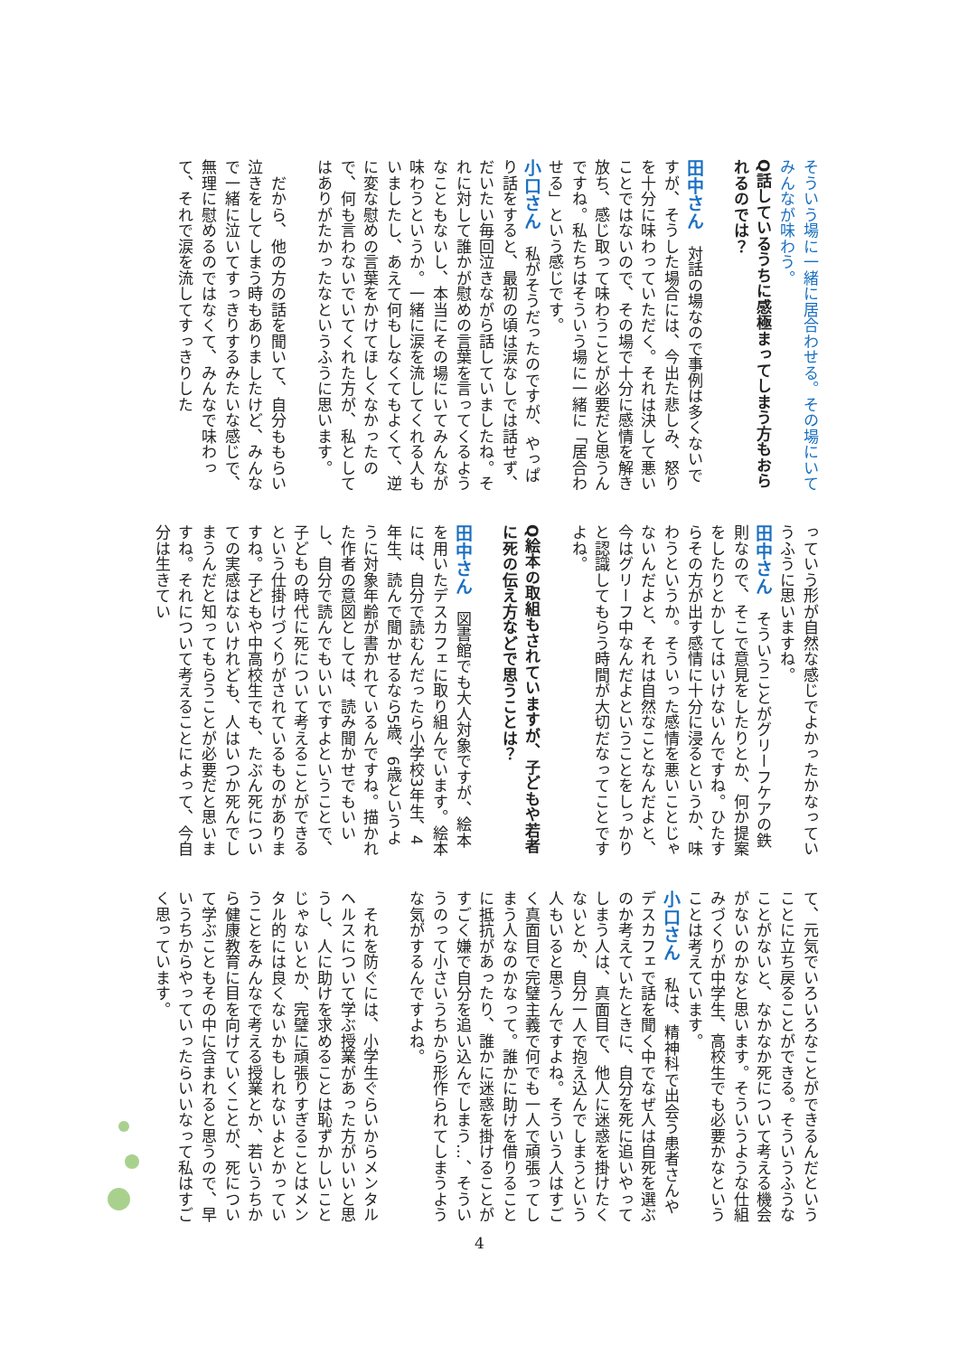そういう場に一緒に居合わせる。その場にいてみんなが味わう。
Q話しているうちに感極まってしまう方もおられるのでは？
田中さん　対話の場なので事例は多くないですが、そうした場合には、今出た悲しみ、怒りを十分に味わっていただく。それは決して悪いことではないので、その場で十分に感情を解き放ち、感じ取って味わうことが必要だと思うんですね。私たちはそういう場に一緒に「居合わせる」という感じです。
小口さん　私がそうだったのですが、やっぱり話をすると、最初の頃は涙なしでは話せず、だいたい毎回泣きながら話していましたね。それに対して誰かが慰めの言葉を言ってくるようなこともないし、本当にその場にいてみんなが味わうというか。一緒に涙を流してくれる人もいましたし、あえて何もしなくてもよくて、逆に変な慰めの言葉をかけてほしくなかったので、何も言わないでいてくれた方が、私としてはありがたかったなというふうに思います。
　だから、他の方の話を聞いて、自分ももらい泣きをしてしまう時もありましたけど、みんなで一緒に泣いてすっきりするみたいな感じで、無理に慰めるのではなくて、みんなで味わって、それで涙を流してすっきりした
っていう形が自然な感じでよかったかなっていうふうに思いますね。
田中さん　そういうことがグリーフケアの鉄則なので、そこで意見をしたりとか、何か提案をしたりとかしてはいけないんですね。ひたすらその方が出す感情に十分に浸るというか、味わうというか。そういった感情を悪いことじゃないんだよと、それは自然なことなんだよと、今はグリーフ中なんだよということをしっかりと認識してもらう時間が大切だなってことですよね。
Q絵本の取組もされていますが、子どもや若者に死の伝え方などで思うことは？
田中さん　図書館でも大人対象ですが、絵本を用いたデスカフェに取り組んでいます。絵本には、自分で読むんだったら小学校3年生、4年生、読んで聞かせるなら5歳、6歳というように対象年齢が書かれているんですね。描かれた作者の意図としては、読み聞かせでもいいし、自分で読んでもいいですよということで、子どもの時代に死について考えることができるという仕掛けづくりがされているものがありますね。子どもや中高校生でも、たぶん死についての実感はないけれども、人はいつか死んでしまうんだと知ってもらうことが必要だと思いますね。それについて考えることによって、今自分は生きてい
て、元気でいろいろなことができるんだということに立ち戻ることができる。そういうふうなことがないと、なかなか死について考える機会がないのかなと思います。そういうような仕組みづくりが中学生、高校生でも必要かなということは考えています。
小口さん　私は、精神科で出会う患者さんやデスカフェで話を聞く中でなぜ人は自死を選ぶのか考えていたときに、自分を死に追いやってしまう人は、真面目で、他人に迷惑を掛けたくないとか、自分一人で抱え込んでしまうという人もいると思うんですよね。そういう人はすごく真面目で完璧主義で何でも一人で頑張ってしまう人なのかなって。誰かに助けを借りることに抵抗があったり、誰かに迷惑を掛けることがすごく嫌で自分を追い込んでしまう…、そういうのって小さいうちから形作られてしまうような気がするんですよね。
　それを防ぐには、小学生ぐらいからメンタルヘルスについて学ぶ授業があった方がいいと思うし、人に助けを求めることは恥ずかしいことじゃないとか、完璧に頑張りすぎることはメンタル的には良くないかもしれないよとかっていうことをみんなで考える授業とか、若いうちから健康教育に目を向けていくことが、死について学ぶこともその中に含まれると思うので、早いうちからやっていったらいいなって私はすごく思っています。
4